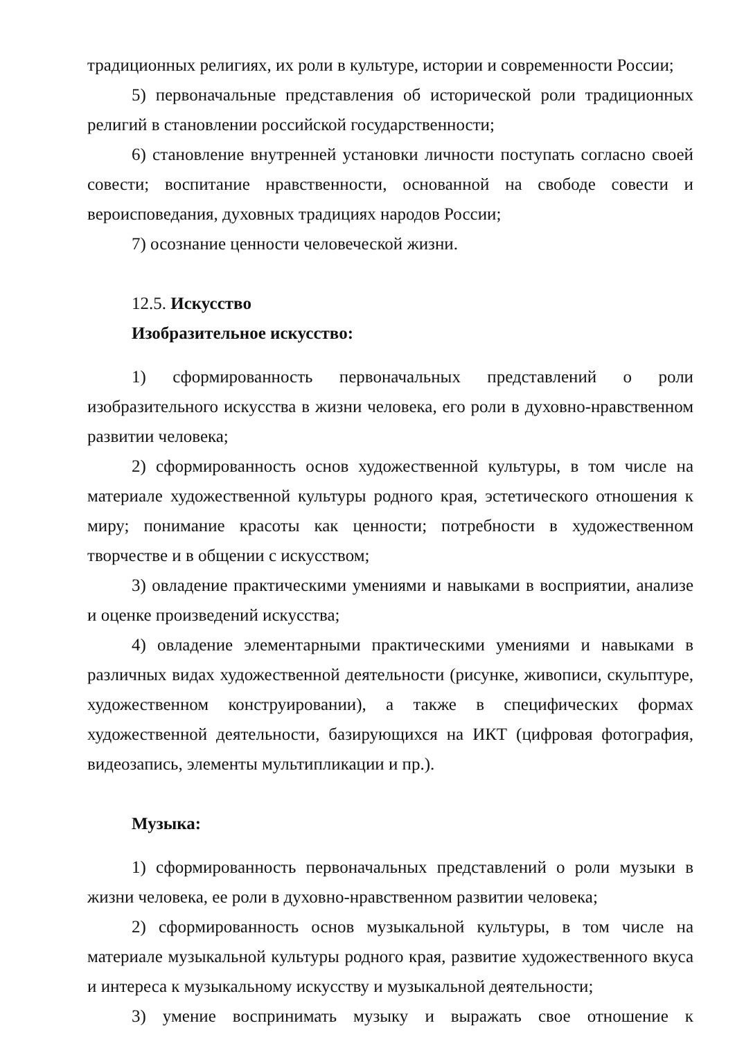традиционных религиях, их роли в культуре, истории и современности России;
5) первоначальные представления об исторической роли традиционных религий в становлении российской государственности;
6) становление внутренней установки личности поступать согласно своей совести; воспитание нравственности, основанной на свободе совести и вероисповедания, духовных традициях народов России;
7) осознание ценности человеческой жизни.
12.5. Искусство
Изобразительное искусство:
1) сформированность первоначальных представлений о роли изобразительного искусства в жизни человека, его роли в духовно-нравственном развитии человека;
2) сформированность основ художественной культуры, в том числе на материале художественной культуры родного края, эстетического отношения к миру; понимание красоты как ценности; потребности в художественном творчестве и в общении с искусством;
3) овладение практическими умениями и навыками в восприятии, анализе и оценке произведений искусства;
4) овладение элементарными практическими умениями и навыками в различных видах художественной деятельности (рисунке, живописи, скульптуре, художественном конструировании), а также в специфических формах художественной деятельности, базирующихся на ИКТ (цифровая фотография, видеозапись, элементы мультипликации и пр.).
Музыка:
1) сформированность первоначальных представлений о роли музыки в жизни человека, ее роли в духовно-нравственном развитии человека;
2) сформированность основ музыкальной культуры, в том числе на материале музыкальной культуры родного края, развитие художественного вкуса и интереса к музыкальному искусству и музыкальной деятельности;
3) умение воспринимать музыку и выражать свое отношение к